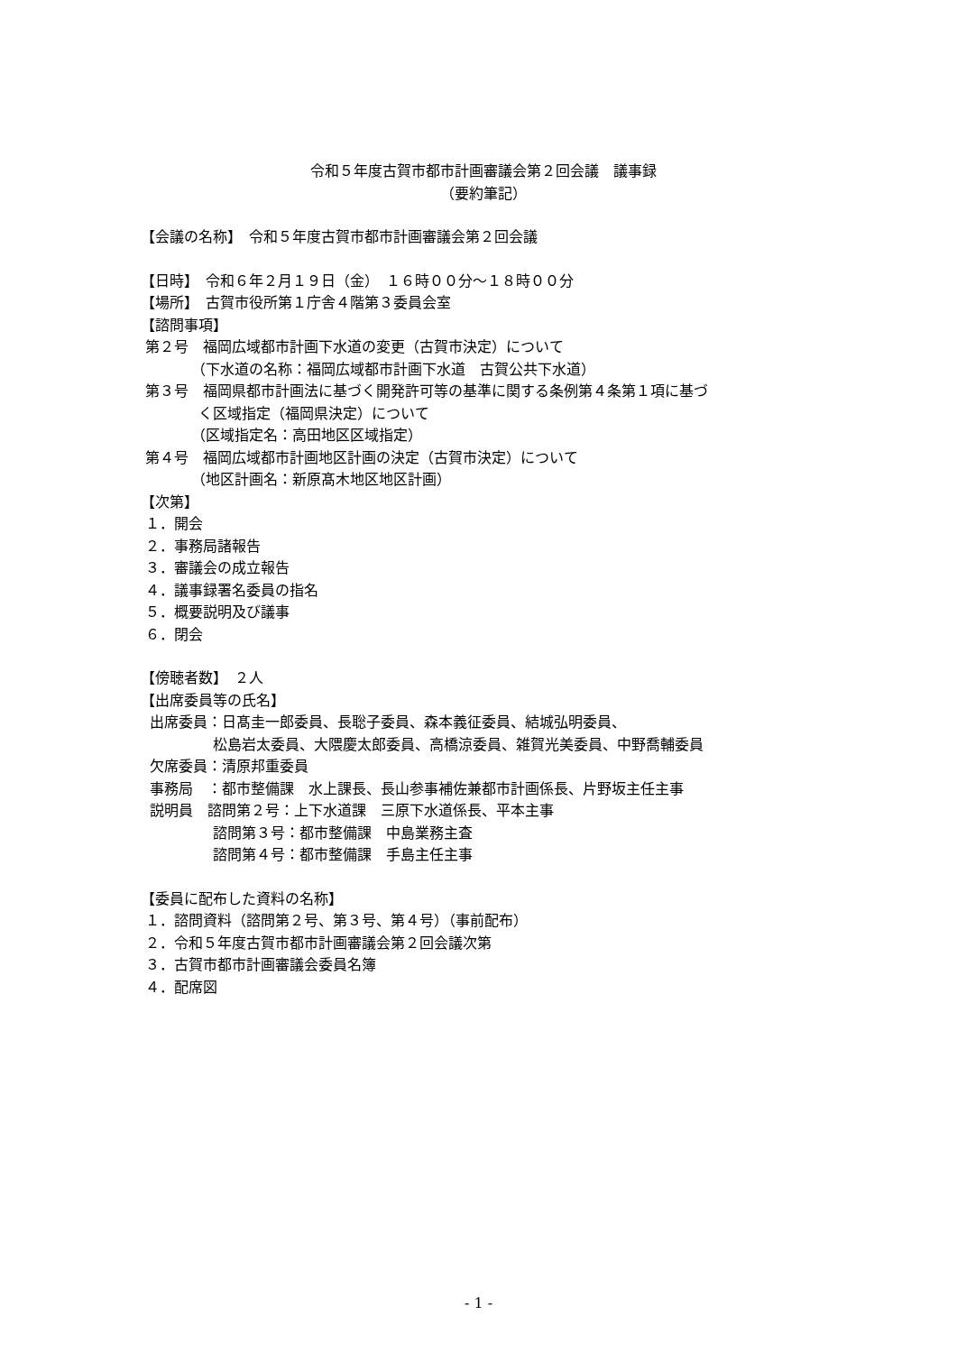令和５年度古賀市都市計画審議会第２回会議　議事録
（要約筆記）
【会議の名称】　令和５年度古賀市都市計画審議会第２回会議
【日時】　令和６年２月１９日（金）　１６時００分～１８時００分
【場所】　古賀市役所第１庁舎４階第３委員会室
【諮問事項】
第２号　福岡広域都市計画下水道の変更（古賀市決定）について
　　　　（下水道の名称：福岡広域都市計画下水道　古賀公共下水道）
第３号　福岡県都市計画法に基づく開発許可等の基準に関する条例第４条第１項に基づ
　　　　く区域指定（福岡県決定）について
　　　　（区域指定名：高田地区区域指定）
第４号　福岡広域都市計画地区計画の決定（古賀市決定）について
　　　　（地区計画名：新原髙木地区地区計画）
【次第】
１．開会
２．事務局諸報告
３．審議会の成立報告
４．議事録署名委員の指名
５．概要説明及び議事
６．閉会
【傍聴者数】　２人
【出席委員等の氏名】
出席委員：日髙圭一郎委員、長聡子委員、森本義征委員、結城弘明委員、
　　　　　松島岩太委員、大隈慶太郎委員、高橋涼委員、雑賀光美委員、中野喬輔委員
欠席委員：清原邦重委員
事務局　：都市整備課　水上課長、長山参事補佐兼都市計画係長、片野坂主任主事
説明員　諮問第２号：上下水道課　三原下水道係長、平本主事
　　　　　諮問第３号：都市整備課　中島業務主査
　　　　　諮問第４号：都市整備課　手島主任主事
【委員に配布した資料の名称】
１．諮問資料（諮問第２号、第３号、第４号）（事前配布）
２．令和５年度古賀市都市計画審議会第２回会議次第
３．古賀市都市計画審議会委員名簿
４．配席図
- 1 -